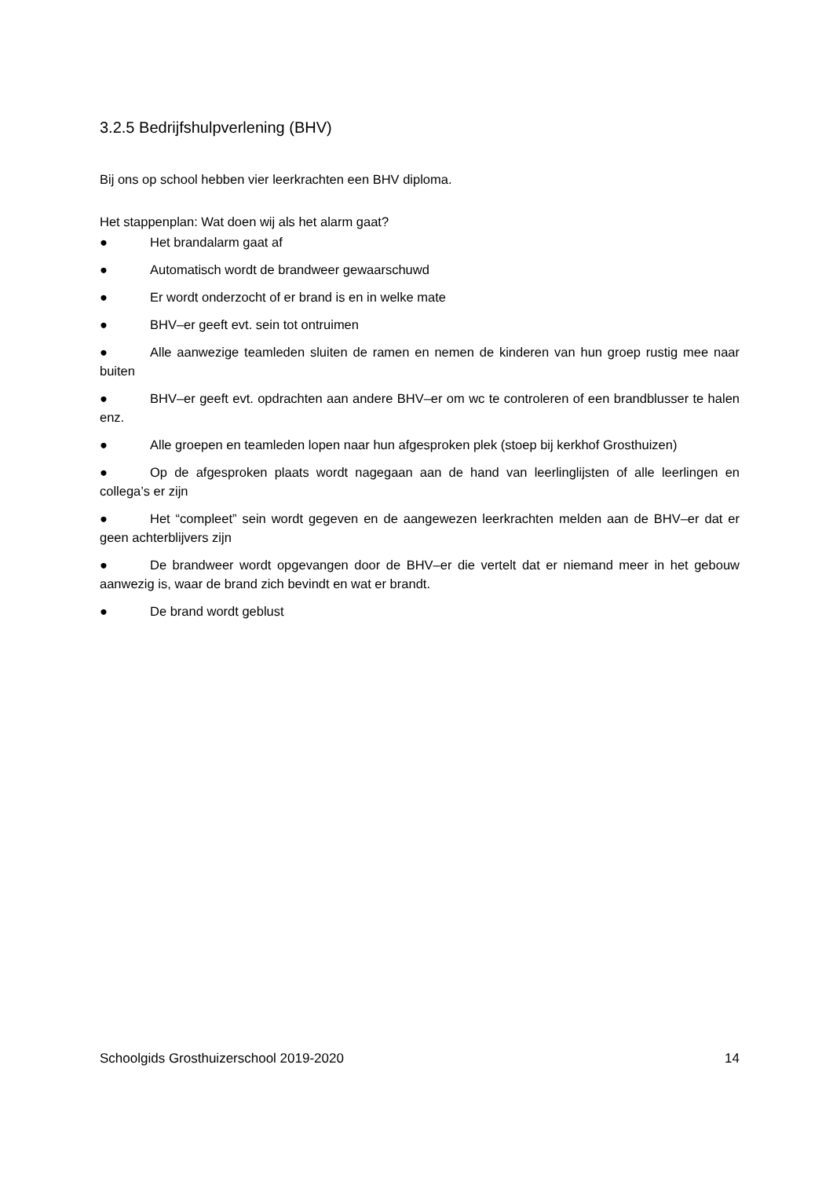3.2.5 Bedrijfshulpverlening (BHV)
Bij ons op school hebben vier leerkrachten een BHV diploma.
Het stappenplan: Wat doen wij als het alarm gaat?
● Het brandalarm gaat af
● Automatisch wordt de brandweer gewaarschuwd
● Er wordt onderzocht of er brand is en in welke mate
● BHV–er geeft evt. sein tot ontruimen
● Alle aanwezige teamleden sluiten de ramen en nemen de kinderen van hun groep rustig mee naar buiten
● BHV–er geeft evt. opdrachten aan andere BHV–er om wc te controleren of een brandblusser te halen enz.
● Alle groepen en teamleden lopen naar hun afgesproken plek (stoep bij kerkhof Grosthuizen)
● Op de afgesproken plaats wordt nagegaan aan de hand van leerlinglijsten of alle leerlingen en collega’s er zijn
● Het “compleet” sein wordt gegeven en de aangewezen leerkrachten melden aan de BHV–er dat er geen achterblijvers zijn
● De brandweer wordt opgevangen door de BHV–er die vertelt dat er niemand meer in het gebouw aanwezig is, waar de brand zich bevindt en wat er brandt.
● De brand wordt geblust
Schoolgids Grosthuizerschool 2019-2020 14